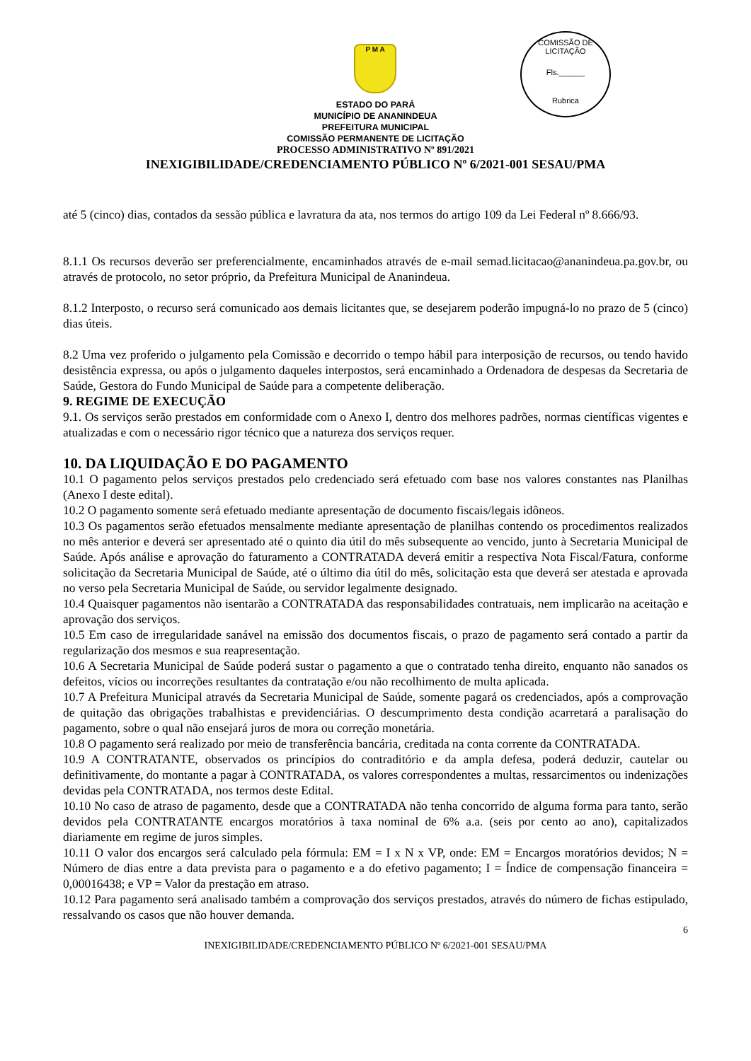P M A
COMISSÃO DE LICITAÇÃO
Fls.______
Rubrica
ESTADO DO PARÁ
MUNICÍPIO DE ANANINDEUA
PREFEITURA MUNICIPAL
COMISSÃO PERMANENTE DE LICITAÇÃO
PROCESSO ADMINISTRATIVO Nº 891/2021
INEXIGIBILIDADE/CREDENCIAMENTO PÚBLICO Nº 6/2021-001 SESAU/PMA
até 5 (cinco) dias, contados da sessão pública e lavratura da ata, nos termos do artigo 109 da Lei Federal nº 8.666/93.
8.1.1 Os recursos deverão ser preferencialmente, encaminhados através de e-mail semad.licitacao@ananindeua.pa.gov.br, ou através de protocolo, no setor próprio, da Prefeitura Municipal de Ananindeua.
8.1.2 Interposto, o recurso será comunicado aos demais licitantes que, se desejarem poderão impugná-lo no prazo de 5 (cinco) dias úteis.
8.2 Uma vez proferido o julgamento pela Comissão e decorrido o tempo hábil para interposição de recursos, ou tendo havido desistência expressa, ou após o julgamento daqueles interpostos, será encaminhado a Ordenadora de despesas da Secretaria de Saúde, Gestora do Fundo Municipal de Saúde para a competente deliberação.
9. REGIME DE EXECUÇÃO
9.1. Os serviços serão prestados em conformidade com o Anexo I, dentro dos melhores padrões, normas científicas vigentes e atualizadas e com o necessário rigor técnico que a natureza dos serviços requer.
10. DA LIQUIDAÇÃO E DO PAGAMENTO
10.1 O pagamento pelos serviços prestados pelo credenciado será efetuado com base nos valores constantes nas Planilhas (Anexo I deste edital).
10.2 O pagamento somente será efetuado mediante apresentação de documento fiscais/legais idôneos.
10.3 Os pagamentos serão efetuados mensalmente mediante apresentação de planilhas contendo os procedimentos realizados no mês anterior e deverá ser apresentado até o quinto dia útil do mês subsequente ao vencido, junto à Secretaria Municipal de Saúde. Após análise e aprovação do faturamento a CONTRATADA deverá emitir a respectiva Nota Fiscal/Fatura, conforme solicitação da Secretaria Municipal de Saúde, até o último dia útil do mês, solicitação esta que deverá ser atestada e aprovada no verso pela Secretaria Municipal de Saúde, ou servidor legalmente designado.
10.4 Quaisquer pagamentos não isentarão a CONTRATADA das responsabilidades contratuais, nem implicarão na aceitação e aprovação dos serviços.
10.5 Em caso de irregularidade sanável na emissão dos documentos fiscais, o prazo de pagamento será contado a partir da regularização dos mesmos e sua reapresentação.
10.6 A Secretaria Municipal de Saúde poderá sustar o pagamento a que o contratado tenha direito, enquanto não sanados os defeitos, vícios ou incorreções resultantes da contratação e/ou não recolhimento de multa aplicada.
10.7 A Prefeitura Municipal através da Secretaria Municipal de Saúde, somente pagará os credenciados, após a comprovação de quitação das obrigações trabalhistas e previdenciárias. O descumprimento desta condição acarretará a paralisação do pagamento, sobre o qual não ensejará juros de mora ou correção monetária.
10.8 O pagamento será realizado por meio de transferência bancária, creditada na conta corrente da CONTRATADA.
10.9 A CONTRATANTE, observados os princípios do contraditório e da ampla defesa, poderá deduzir, cautelar ou definitivamente, do montante a pagar à CONTRATADA, os valores correspondentes a multas, ressarcimentos ou indenizações devidas pela CONTRATADA, nos termos deste Edital.
10.10 No caso de atraso de pagamento, desde que a CONTRATADA não tenha concorrido de alguma forma para tanto, serão devidos pela CONTRATANTE encargos moratórios à taxa nominal de 6% a.a. (seis por cento ao ano), capitalizados diariamente em regime de juros simples.
10.11 O valor dos encargos será calculado pela fórmula: EM = I x N x VP, onde: EM = Encargos moratórios devidos; N = Número de dias entre a data prevista para o pagamento e a do efetivo pagamento; I = Índice de compensação financeira = 0,00016438; e VP = Valor da prestação em atraso.
10.12 Para pagamento será analisado também a comprovação dos serviços prestados, através do número de fichas estipulado, ressalvando os casos que não houver demanda.
6
INEXIGIBILIDADE/CREDENCIAMENTO PÚBLICO Nº 6/2021-001 SESAU/PMA